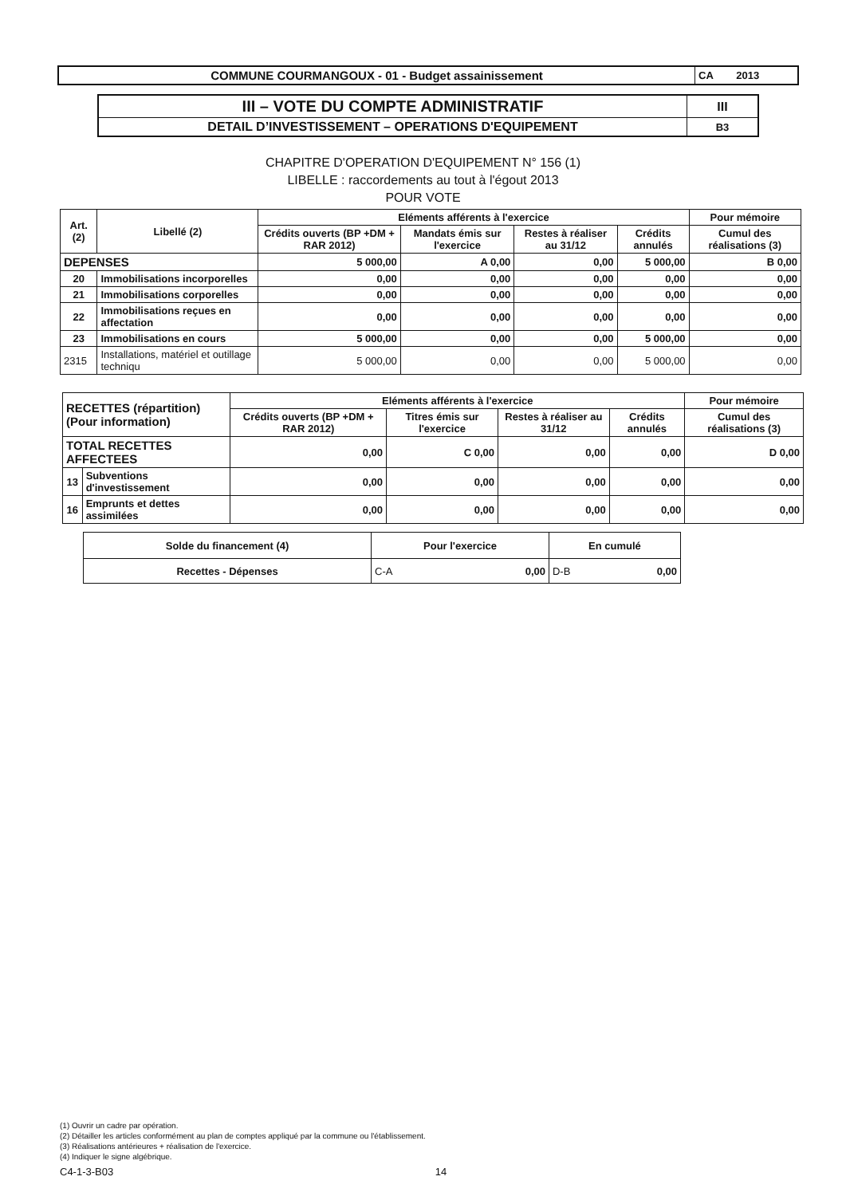| COMMUNE COURMANGOUX - 01 - Budget assainissement | CA 2013 |
| III – VOTE DU COMPTE ADMINISTRATIF | III |
| DETAIL D’INVESTISSEMENT – OPERATIONS D'EQUIPEMENT | B3 |
CHAPITRE D'OPERATION D'EQUIPEMENT N° 156 (1)
LIBELLE : raccordements au tout à l'égout 2013
POUR VOTE
| Art. (2) | Libellé (2) | Eléments afférents à l'exercice | | | | Pour mémoire |
| --- | --- | --- | --- | --- | --- | --- |
| | | Crédits ouverts (BP +DM + RAR 2012) | Mandats émis sur l'exercice | Restes à réaliser au 31/12 | Crédits annulés | Cumul des réalisations (3) |
| DEPENSES | | 5 000,00 | A 0,00 | 0,00 | 5 000,00 | B 0,00 |
| 20 | Immobilisations incorporelles | 0,00 | 0,00 | 0,00 | 0,00 | 0,00 |
| 21 | Immobilisations corporelles | 0,00 | 0,00 | 0,00 | 0,00 | 0,00 |
| 22 | Immobilisations reçues en affectation | 0,00 | 0,00 | 0,00 | 0,00 | 0,00 |
| 23 | Immobilisations en cours | 5 000,00 | 0,00 | 0,00 | 5 000,00 | 0,00 |
| 2315 | Installations, matériel et outillage techniqu | 5 000,00 | 0,00 | 0,00 | 5 000,00 | 0,00 |
| RECETTES (répartition) (Pour information) | | Eléments afférents à l'exercice | | | | Pour mémoire |
| --- | --- | --- | --- | --- | --- | --- |
| | | Crédits ouverts (BP +DM + RAR 2012) | Titres émis sur l'exercice | Restes à réaliser au 31/12 | Crédits annulés | Cumul des réalisations (3) |
| TOTAL RECETTES AFFECTEES | | 0,00 | C 0,00 | 0,00 | 0,00 | D 0,00 |
| 13 | Subventions d'investissement | 0,00 | 0,00 | 0,00 | 0,00 | 0,00 |
| 16 | Emprunts et dettes assimilées | 0,00 | 0,00 | 0,00 | 0,00 | 0,00 |
| Solde du financement (4) | Pour l'exercice | En cumulé |
| Recettes - Dépenses | C-A 0,00 | D-B 0,00 |
(1) Ouvrir un cadre par opération.
(2) Détailler les articles conformément au plan de comptes appliqué par la commune ou l'établissement.
(3) Réalisations antérieures + réalisation de l'exercice.
(4) Indiquer le signe algébrique.
C4-1-3-B03 14